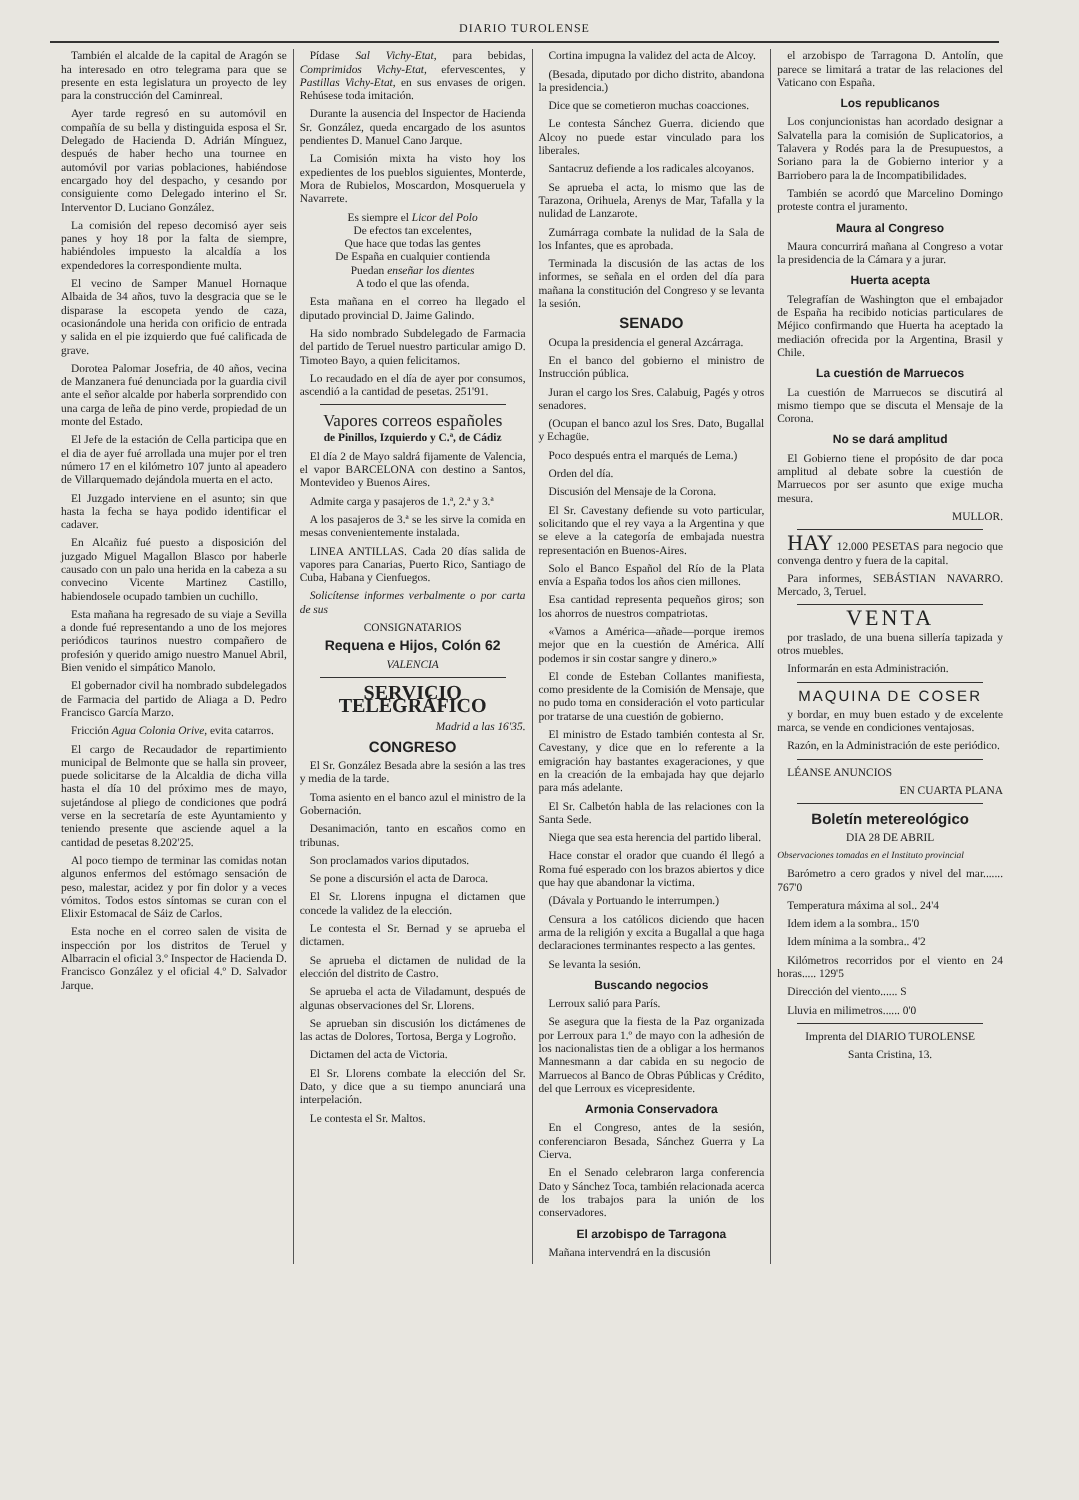DIARIO TUROLENSE
También el alcalde de la capital de Aragón se ha interesado en otro telegrama para que se presente en esta legislatura un proyecto de ley para la construcción del Caminreal.
Ayer tarde regresó en su automóvil en compañía de su bella y distinguida esposa el Sr. Delegado de Hacienda D. Adrián Mínguez, después de haber hecho una tournee en automóvil por varias poblaciones, habiéndose encargado hoy del despacho, y cesando por consiguiente como Delegado interino el Sr. Interventor D. Luciano González.
La comisión del repeso decomisó ayer seis panes y hoy 18 por la falta de siempre, habiéndoles impuesto la alcaldía a los expendedores la correspondiente multa.
El vecino de Samper Manuel Hornaque Albaida de 34 años, tuvo la desgracia que se le disparase la escopeta yendo de caza, ocasionándole una herida con orificio de entrada y salida en el pie izquierdo que fué calificada de grave.
Dorotea Palomar Josefria, de 40 años, vecina de Manzanera fué denunciada por la guardia civil ante el señor alcalde por haberla sorprendido con una carga de leña de pino verde, propiedad de un monte del Estado.
El Jefe de la estación de Cella participa que en el dia de ayer fué arrollada una mujer por el tren número 17 en el kilómetro 107 junto al apeadero de Villarquemado dejándola muerta en el acto.
El Juzgado interviene en el asunto; sin que hasta la fecha se haya podido identificar el cadaver.
En Alcañiz fué puesto a disposición del juzgado Miguel Magallon Blasco por haberle causado con un palo una herida en la cabeza a su convecino Vicente Martinez Castillo, habiendosele ocupado tambien un cuchillo.
Esta mañana ha regresado de su viaje a Sevilla a donde fué representando a uno de los mejores periódicos taurinos nuestro compañero de profesión y querido amigo nuestro Manuel Abril, Bien venido el simpático Manolo.
El gobernador civil ha nombrado subdelegados de Farmacia del partido de Aliaga a D. Pedro Francisco García Marzo.
Fricción Agua Colonia Orive, evita catarros.
El cargo de Recaudador de repartimiento municipal de Belmonte que se halla sin proveer, puede solicitarse de la Alcaldia de dicha villa hasta el día 10 del próximo mes de mayo, sujetándose al pliego de condiciones que podrá verse en la secretaría de este Ayuntamiento y teniendo presente que asciende aquel a la cantidad de pesetas 8.202'25.
Al poco tiempo de terminar las comidas notan algunos enfermos del estómago sensación de peso, malestar, acidez y por fin dolor y a veces vómitos. Todos estos síntomas se curan con el Elixir Estomacal de Sáiz de Carlos.
Esta noche en el correo salen de visita de inspección por los distritos de Teruel y Albarracin el oficial 3.º Inspector de Hacienda D. Francisco González y el oficial 4.º D. Salvador Jarque.
Pídase Sal Vichy-Etat, para bebidas, Comprimidos Vichy-Etat, efervescentes, y Pastillas Vichy-Etat, en sus envases de origen. Rehúsese toda imitación.
Durante la ausencia del Inspector de Hacienda Sr. González, queda encargado de los asuntos pendientes D. Manuel Cano Jarque.
La Comisión mixta ha visto hoy los expedientes de los pueblos siguientes, Monterde, Mora de Rubielos, Moscardon, Mosqueruela y Navarrete.
Es siempre el Licor del Polo
De efectos tan excelentes,
Que hace que todas las gentes
De España en cualquier contienda
Puedan enseñar los dientes
A todo el que las ofenda.
Esta mañana en el correo ha llegado el diputado provincial D. Jaime Galindo.
Ha sido nombrado Subdelegado de Farmacia del partido de Teruel nuestro particular amigo D. Timoteo Bayo, a quien felicitamos.
Lo recaudado en el día de ayer por consumos, ascendió a la cantidad de pesetas. 251'91.
Vapores correos españoles
de Pinillos, Izquierdo y C.ª, de Cádiz
El día 2 de Mayo saldrá fijamente de Valencia, el vapor BARCELONA con destino a Santos, Montevideo y Buenos Aires.
Admite carga y pasajeros de 1.ª, 2.ª y 3.ª
A los pasajeros de 3.ª se les sirve la comida en mesas convenientemente instalada.
LINEA ANTILLAS. Cada 20 días salida de vapores para Canarias, Puerto Rico, Santiago de Cuba, Habana y Cienfuegos.
Solicítense informes verbalmente o por carta de sus
CONSIGNATARIOS
Requena e Hijos, Colón 62
VALENCIA
SERVICIO TELEGRÁFICO
Madrid a las 16'35.
CONGRESO
El Sr. González Besada abre la sesión a las tres y media de la tarde.
Toma asiento en el banco azul el ministro de la Gobernación.
Desanimación, tanto en escaños como en tribunas.
Son proclamados varios diputados.
Se pone a discursión el acta de Daroca.
El Sr. Llorens inpugna el dictamen que concede la validez de la elección.
Le contesta el Sr. Bernad y se aprueba el dictamen.
Se aprueba el dictamen de nulidad de la elección del distrito de Castro.
Se aprueba el acta de Viladamunt, después de algunas observaciones del Sr. Llorens.
Se aprueban sin discusión los dictámenes de las actas de Dolores, Tortosa, Berga y Logroño.
Dictamen del acta de Victoria.
El Sr. Llorens combate la elección del Sr. Dato, y dice que a su tiempo anunciará una interpelación.
Le contesta el Sr. Maltos.
Cortina impugna la validez del acta de Alcoy.
(Besada, diputado por dicho distrito, abandona la presidencia.)
Dice que se cometieron muchas coacciones.
Le contesta Sánchez Guerra. diciendo que Alcoy no puede estar vinculado para los liberales.
Santacruz defiende a los radicales alcoyanos.
Se aprueba el acta, lo mismo que las de Tarazona, Orihuela, Arenys de Mar, Tafalla y la nulidad de Lanzarote.
Zumárraga combate la nulidad de la Sala de los Infantes, que es aprobada.
Terminada la discusión de las actas de los informes, se señala en el orden del día para mañana la constitución del Congreso y se levanta la sesión.
SENADO
Ocupa la presidencia el general Azcárraga.
En el banco del gobierno el ministro de Instrucción pública.
Juran el cargo los Sres. Calabuig, Pagés y otros senadores.
(Ocupan el banco azul los Sres. Dato, Bugallal y Echagüe.
Poco después entra el marqués de Lema.)
Orden del día.
Discusión del Mensaje de la Corona.
El Sr. Cavestany defiende su voto particular, solicitando que el rey vaya a la Argentina y que se eleve a la categoría de embajada nuestra representación en Buenos-Aires.
Solo el Banco Español del Río de la Plata envía a España todos los años cien millones.
Esa cantidad representa pequeños giros; son los ahorros de nuestros compatriotas.
«Vamos a América—añade—porque iremos mejor que en la cuestión de América. Allí podemos ir sin costar sangre y dinero.»
El conde de Esteban Collantes manifiesta, como presidente de la Comisión de Mensaje, que no pudo toma en consideración el voto particular por tratarse de una cuestión de gobierno.
El ministro de Estado también contesta al Sr. Cavestany, y dice que en lo referente a la emigración hay bastantes exageraciones, y que en la creación de la embajada hay que dejarlo para más adelante.
El Sr. Calbetón habla de las relaciones con la Santa Sede.
Niega que sea esta herencia del partido liberal.
Hace constar el orador que cuando él llegó a Roma fué esperado con los brazos abiertos y dice que hay que abandonar la victima.
(Dávala y Portuando le interrumpen.)
Censura a los católicos diciendo que hacen arma de la religión y excita a Bugallal a que haga declaraciones terminantes respecto a las gentes.
Se levanta la sesión.
Buscando negocios
Lerroux salió para París.
Se asegura que la fiesta de la Paz organizada por Lerroux para 1.º de mayo con la adhesión de los nacionalistas tien de a obligar a los hermanos Mannesmann a dar cabida en su negocio de Marruecos al Banco de Obras Públicas y Crédito, del que Lerroux es vicepresidente.
Armonia Conservadora
En el Congreso, antes de la sesión, conferenciaron Besada, Sánchez Guerra y La Cierva.
En el Senado celebraron larga conferencia Dato y Sánchez Toca, también relacionada acerca de los trabajos para la unión de los conservadores.
El arzobispo de Tarragona
Mañana intervendrá en la discusión
el arzobispo de Tarragona D. Antolín, que parece se limitará a tratar de las relaciones del Vaticano con España.
Los republicanos
Los conjuncionistas han acordado designar a Salvatella para la comisión de Suplicatorios, a Talavera y Rodés para la de Presupuestos, a Soriano para la de Gobierno interior y a Barriobero para la de Incompatibilidades.
También se acordó que Marcelino Domingo proteste contra el juramento.
Maura al Congreso
Maura concurrirá mañana al Congreso a votar la presidencia de la Cámara y a jurar.
Huerta acepta
Telegrafían de Washington que el embajador de España ha recibido noticias particulares de Méjico confirmando que Huerta ha aceptado la mediación ofrecida por la Argentina, Brasil y Chile.
La cuestión de Marruecos
La cuestión de Marruecos se discutirá al mismo tiempo que se discuta el Mensaje de la Corona.
No se dará amplitud
El Gobierno tiene el propósito de dar poca amplitud al debate sobre la cuestión de Marruecos por ser asunto que exige mucha mesura.
MULLOR.
HAY 12.000 PESETAS para negocio que convenga dentro y fuera de la capital.
Para informes, SEBÁSTIAN NAVARRO. Mercado, 3, Teruel.
VENTA
por traslado, de una buena sillería tapizada y otros muebles.
Informarán en esta Administración.
MAQUINA DE COSER
y bordar, en muy buen estado y de excelente marca, se vende en condiciones ventajosas.
Razón, en la Administración de este periódico.
LÉANSE ANUNCIOS
EN CUARTA PLANA
Boletín metereológico
DIA 28 DE ABRIL
Observaciones tomadas en el Instituto provincial
Barómetro a cero grados y nivel del mar....... 767'0
Temperatura máxima al sol.. 24'4
Idem idem a la sombra.. 15'0
Idem mínima a la sombra.. 4'2
Kilómetros recorridos por el viento en 24 horas..... 129'5
Dirección del viento...... S
Lluvia en milimetros...... 0'0
Imprenta del DIARIO TUROLENSE
Santa Cristina, 13.